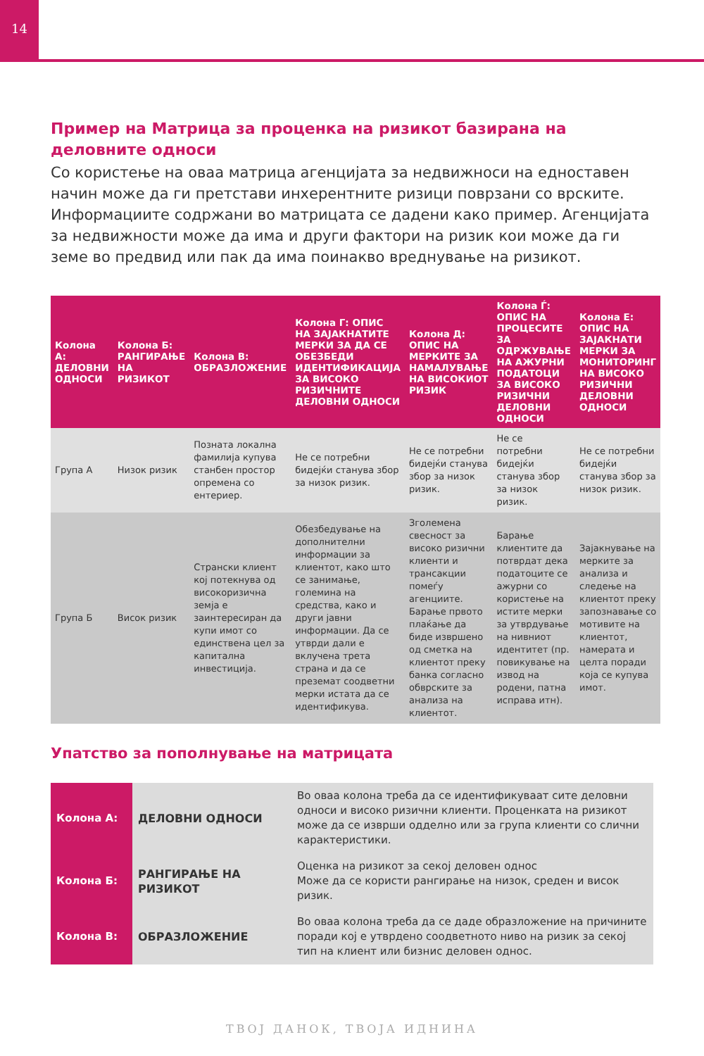14
Пример на Матрица за проценка на ризикот базирана на деловните односи
Со користење на оваа матрица агенцијата за недвижноси на едноставен начин може да ги претстави инхерентните ризици поврзани со врските. Информациите содржани во матрицата се дадени како пример. Агенцијата за недвижности може да има и други фактори на ризик кои може да ги земе во предвид или пак да има поинакво вреднување на ризикот.
| Колона А: ДЕЛОВНИ ОДНОСИ | Колона Б: РАНГИРАЊЕ НА РИЗИКОТ | Колона В: ОБРАЗЛОЖЕНИЕ | Колона Г: ОПИС НА ЗАЈАКНАТИТЕ МЕРКИ ЗА ДА СЕ ОБЕЗБЕДИ ИДЕНТИФИКАЦИЈА ЗА ВИСОКО РИЗИЧНИТЕ ДЕЛОВНИ ОДНОСИ | Колона Д: ОПИС НА МЕРКИТЕ ЗА НАМАЛУВАЊЕ НА ВИСОКИОТ РИЗИК | Колона Ѓ: ОПИС НА ПРОЦЕСИТЕ ЗА ОДРЖУВАЊЕ НА АЖУРНИ ПОДАТОЦИ ЗА ВИСОКО РИЗИЧНИ ДЕЛОВНИ ОДНОСИ | Колона Е: ОПИС НА ЗАЈАКНАТИ МЕРКИ ЗА МОНИТОРИНГ НА ВИСОКО РИЗИЧНИ ДЕЛОВНИ ОДНОСИ |
| --- | --- | --- | --- | --- | --- | --- |
| Група А | Низок ризик | Позната локална фамилија купува станбен простор опремена со ентериер. | Не се потребни бидејќи станува збор за низок ризик. | Не се потребни бидејќи станува збор за низок ризик. | Не се потребни бидејќи станува збор за низок ризик. | Не се потребни бидејќи станува збор за низок ризик. |
| Група Б | Висок ризик | Странски клиент кој потекнува од високоризична земја е заинтересиран да купи имот со единствена цел за капитална инвестиција. | Обезбедување на дополнителни информации за клиентот, како што се занимање, големина на средства, како и други јавни информации. Да се утврди дали е вклучена трета страна и да се преземат соодветни мерки истата да се идентификува. | Зголемена свесност за високо ризични клиенти и трансакции помеѓу агенциите. Барање првото плаќање да биде извршено од сметка на клиентот преку банка согласно обврските за анализа на клиентот. | Барање клиентите да потврдат дека податоците се ажурни со користење на истите мерки за утврдување на нивниот идентитет (пр. повикување на извод на родени, патна исправа итн). | Зајакнување на мерките за анализа и следење на клиентот преку запознавање со мотивите на клиентот, намерата и целта поради која се купува имот. |
Упатство за пополнување на матрицата
| Колона А: | ДЕЛОВНИ ОДНОСИ | Во оваа колона треба да се идентификуваат сите деловни односи и високо ризични клиенти. Проценката на ризикот може да се изврши одделно или за група клиенти со слични карактеристики. |
| Колона Б: | РАНГИРАЊЕ НА РИЗИКОТ | Оценка на ризикот за секој деловен однос Може да се користи рангирање на низок, среден и висок ризик. |
| Колона В: | ОБРАЗЛОЖЕНИЕ | Во оваа колона треба да се даде образложение на причините поради кој е утврдено соодветното ниво на ризик за секој тип на клиент или бизнис деловен однос. |
ТВОЈ ДАНОК, ТВОЈА ИДНИНА